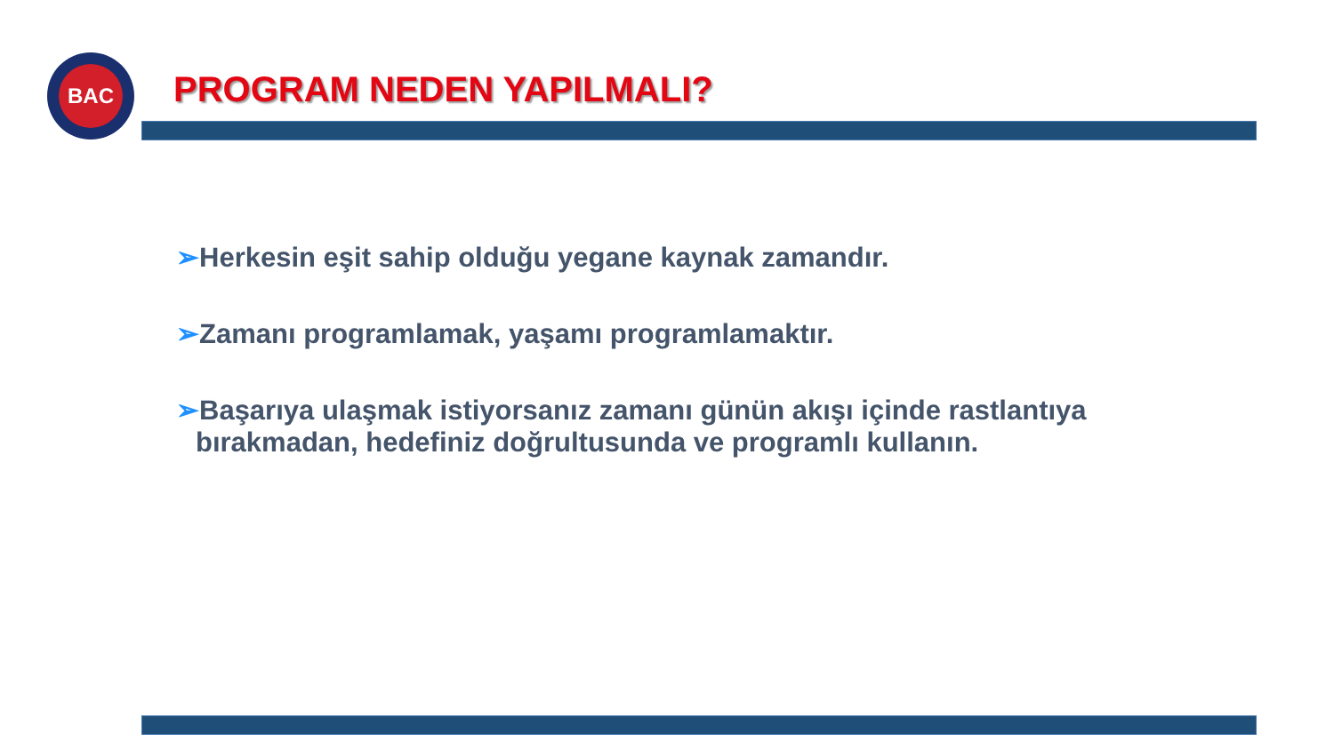BAC
PROGRAM NEDEN YAPILMALI?
➢Herkesin eşit sahip olduğu yegane kaynak zamandır.
➢Zamanı programlamak, yaşamı programlamaktır.
➢Başarıya ulaşmak istiyorsanız zamanı günün akışı içinde rastlantıya bırakmadan, hedefiniz doğrultusunda ve programlı kullanın.